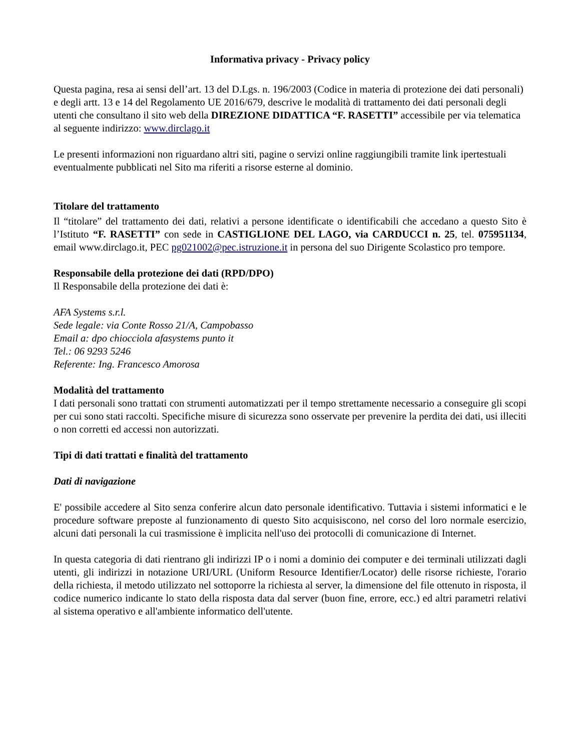Informativa privacy - Privacy policy
Questa pagina, resa ai sensi dell’art. 13 del D.Lgs. n. 196/2003 (Codice in materia di protezione dei dati personali) e degli artt. 13 e 14 del Regolamento UE 2016/679, descrive le modalità di trattamento dei dati personali degli utenti che consultano il sito web della DIREZIONE DIDATTICA “F. RASETTI” accessibile per via telematica al seguente indirizzo: www.dirclago.it
Le presenti informazioni non riguardano altri siti, pagine o servizi online raggiungibili tramite link ipertestuali eventualmente pubblicati nel Sito ma riferiti a risorse esterne al dominio.
Titolare del trattamento
Il “titolare” del trattamento dei dati, relativi a persone identificate o identificabili che accedano a questo Sito è l’Istituto “F. RASETTI” con sede in CASTIGLIONE DEL LAGO, via CARDUCCI n. 25, tel. 075951134, email www.dirclago.it, PEC pg021002@pec.istruzione.it in persona del suo Dirigente Scolastico pro tempore.
Responsabile della protezione dei dati (RPD/DPO)
Il Responsabile della protezione dei dati è:
AFA Systems s.r.l.
Sede legale: via Conte Rosso 21/A, Campobasso
Email a: dpo chiocciola afasystems punto it
Tel.: 06 9293 5246
Referente: Ing. Francesco Amorosa
Modalità del trattamento
I dati personali sono trattati con strumenti automatizzati per il tempo strettamente necessario a conseguire gli scopi per cui sono stati raccolti. Specifiche misure di sicurezza sono osservate per prevenire la perdita dei dati, usi illeciti o non corretti ed accessi non autorizzati.
Tipi di dati trattati e finalità del trattamento
Dati di navigazione
E' possibile accedere al Sito senza conferire alcun dato personale identificativo. Tuttavia i sistemi informatici e le procedure software preposte al funzionamento di questo Sito acquisiscono, nel corso del loro normale esercizio, alcuni dati personali la cui trasmissione è implicita nell'uso dei protocolli di comunicazione di Internet.
In questa categoria di dati rientrano gli indirizzi IP o i nomi a dominio dei computer e dei terminali utilizzati dagli utenti, gli indirizzi in notazione URI/URL (Uniform Resource Identifier/Locator) delle risorse richieste, l'orario della richiesta, il metodo utilizzato nel sottoporre la richiesta al server, la dimensione del file ottenuto in risposta, il codice numerico indicante lo stato della risposta data dal server (buon fine, errore, ecc.) ed altri parametri relativi al sistema operativo e all'ambiente informatico dell'utente.